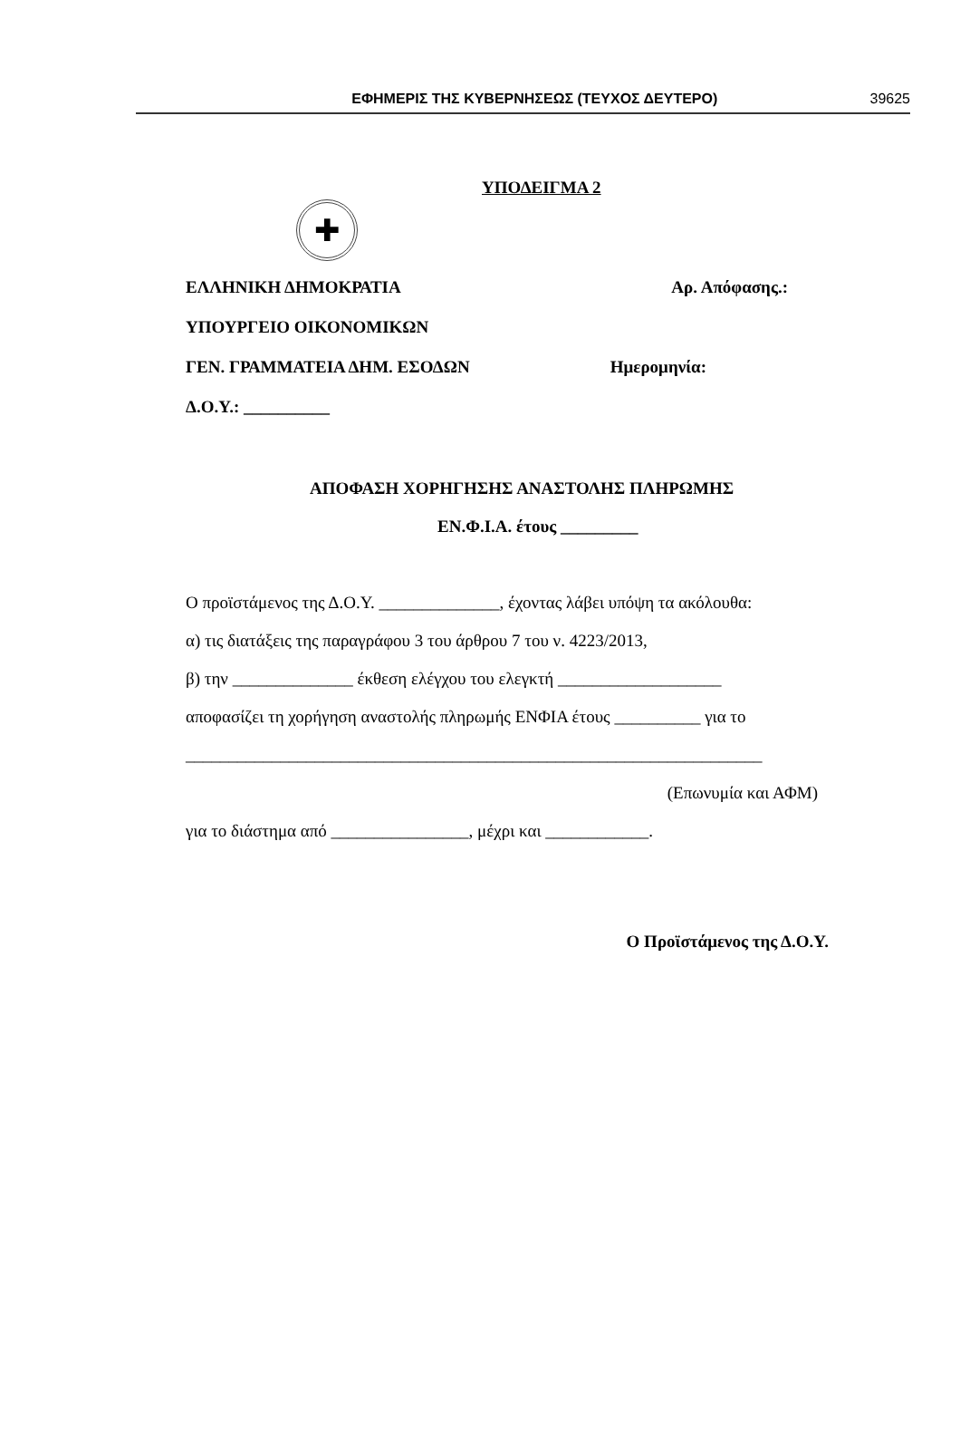ΕΦΗΜΕΡΙΣ ΤΗΣ ΚΥΒΕΡΝΗΣΕΩΣ (ΤΕΥΧΟΣ ΔΕΥΤΕΡΟ) 39625
ΥΠΟΔΕΙΓΜΑ 2
✚
ΕΛΛΗΝΙΚΗ ΔΗΜΟΚΡΑΤΙΑ Αρ. Απόφασης.:
ΥΠΟΥΡΓΕΙΟ ΟΙΚΟΝΟΜΙΚΩΝ
ΓΕΝ. ΓΡΑΜΜΑΤΕΙΑ ΔΗΜ. ΕΣΟΔΩΝ Ημερομηνία:
Δ.Ο.Υ.: __________
ΑΠΟΦΑΣΗ ΧΟΡΗΓΗΣΗΣ ΑΝΑΣΤΟΛΗΣ ΠΛΗΡΩΜΗΣ
ΕΝ.Φ.Ι.Α. έτους _________
Ο προϊστάμενος της Δ.Ο.Υ. ______________, έχοντας λάβει υπόψη τα ακόλουθα:
α) τις διατάξεις της παραγράφου 3 του άρθρου 7 του ν. 4223/2013,
β) την ______________ έκθεση ελέγχου του ελεγκτή ___________________
αποφασίζει τη χορήγηση αναστολής πληρωμής ΕΝΦΙΑ έτους __________ για το
___________________________________________________________________
(Επωνυμία και ΑΦΜ)
για το διάστημα από ________________, μέχρι και ____________.
Ο Προϊστάμενος της Δ.Ο.Υ.